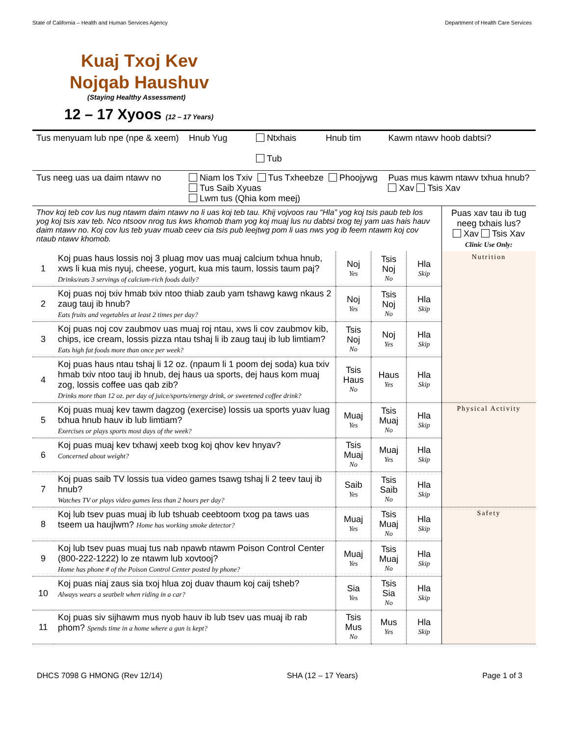State of California – Health and Human Services Agency Department of Health Care Services
Kuaj Txoj Kev Nojqab Haushuv
(Staying Healthy Assessment)
12 – 17 Xyoos (12 – 17 Years)
| Tus menyuam lub npe (npe & xeem) | Hnub Yug | Ntxhais Tub | Hnub tim | Kawm ntawv hoob dabtsi? |
| Tus neeg uas ua daim ntawv no | Niam los Txiv Tus Txheebze Phoojywg Tus Saib Xyuas Lwm tus (Qhia kom meej) | | | Puas mus kawm ntawv txhua hnub? Xav Tsis Xav |
| Thov koj teb cov lus nug ntawm daim ntawv no li uas koj teb tau. Khij vojvoos rau “Hla” yog koj tsis paub teb los yog koj tsis xav teb. Nco ntsoov nrog tus kws khomob tham yog koj muaj lus nu dabtsi txog tej yam uas hais hauv daim ntawv no. Koj cov lus teb yuav muab ceev cia tsis pub leejtwg pom li uas nws yog ib feem ntawm koj cov ntaub ntawv khomob. | | | | | Puas xav tau ib tug neeg txhais lus? Xav Tsis Xav Clinic Use Only: |
| 1 | Koj puas haus lossis noj 3 pluag mov uas muaj calcium txhua hnub, xws li kua mis nyuj, cheese, yogurt, kua mis taum, lossis taum paj? Drinks/eats 3 servings of calcium-rich foods daily? | Noj Yes | Tsis Noj No | Hla Skip | Nutrition |
| 2 | Koj puas noj txiv hmab txiv ntoo thiab zaub yam tshawg kawg nkaus 2 zaug tauj ib hnub? Eats fruits and vegetables at least 2 times per day? | Noj Yes | Tsis Noj No | Hla Skip | |
| 3 | Koj puas noj cov zaubmov uas muaj roj ntau, xws li cov zaubmov kib, chips, ice cream, lossis pizza ntau tshaj li ib zaug tauj ib lub limtiam? Eats high fat foods more than once per week? | Tsis Noj No | Noj Yes | Hla Skip | |
| 4 | Koj puas haus ntau tshaj li 12 oz. (npaum li 1 poom dej soda) kua txiv hmab txiv ntoo tauj ib hnub, dej haus ua sports, dej haus kom muaj zog, lossis coffee uas qab zib? Drinks more than 12 oz. per day of juice/sports/energy drink, or sweetened coffee drink? | Tsis Haus No | Haus Yes | Hla Skip | |
| 5 | Koj puas muaj kev tawm dagzog (exercise) lossis ua sports yuav luag txhua hnub hauv ib lub limtiam? Exercises or plays sports most days of the week? | Muaj Yes | Tsis Muaj No | Hla Skip | Physical Activity |
| 6 | Koj puas muaj kev txhawj xeeb txog koj qhov kev hnyav? Concerned about weight? | Tsis Muaj No | Muaj Yes | Hla Skip | |
| 7 | Koj puas saib TV lossis tua video games tsawg tshaj li 2 teev tauj ib hnub? Watches TV or plays video games less than 2 hours per day? | Saib Yes | Tsis Saib No | Hla Skip | |
| 8 | Koj lub tsev puas muaj ib lub tshuab ceebtoom txog pa taws uas tseem ua haujlwm? Home has working smoke detector? | Muaj Yes | Tsis Muaj No | Hla Skip | Safety |
| 9 | Koj lub tsev puas muaj tus nab npawb ntawm Poison Control Center (800-222-1222) lo ze ntawm lub xovtooj? Home has phone # of the Poison Control Center posted by phone? | Muaj Yes | Tsis Muaj No | Hla Skip | |
| 10 | Koj puas niaj zaus sia txoj hlua zoj duav thaum koj caij tsheb? Always wears a seatbelt when riding in a car? | Sia Yes | Tsis Sia No | Hla Skip | |
| 11 | Koj puas siv sijhawm mus nyob hauv ib lub tsev uas muaj ib rab phom? Spends time in a home where a gun is kept? | Tsis Mus No | Mus Yes | Hla Skip | |
DHCS 7098 G HMONG (Rev 12/14) SHA (12 – 17 Years) Page 1 of 3